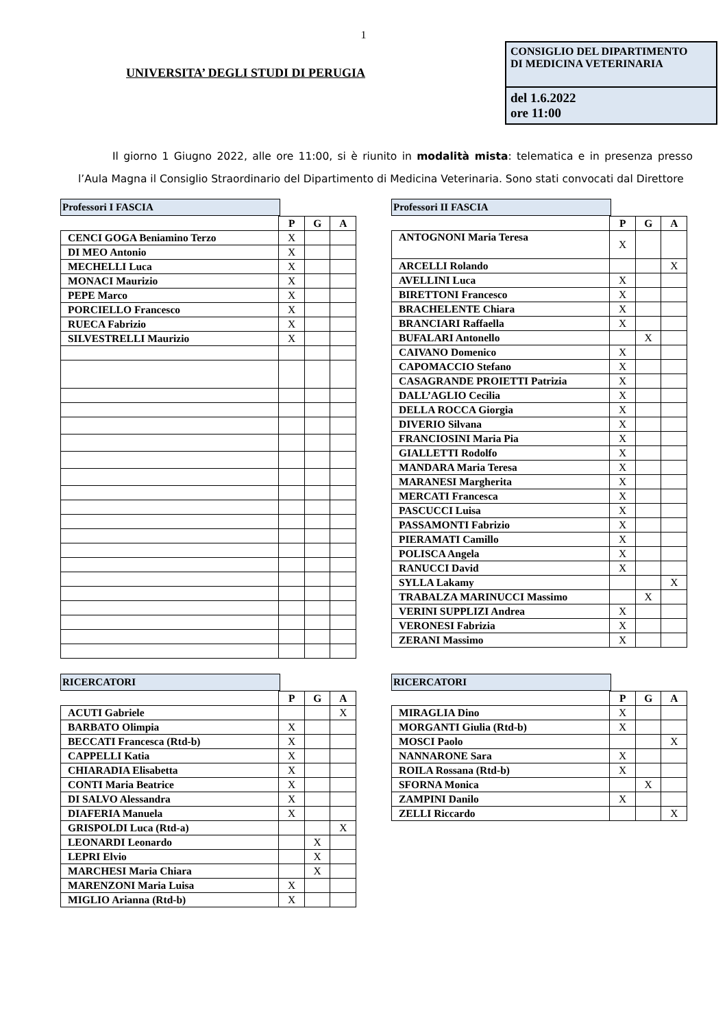1
UNIVERSITA’ DEGLI STUDI DI PERUGIA
CONSIGLIO DEL DIPARTIMENTO
DI MEDICINA VETERINARIA
del 1.6.2022
ore 11:00
Il giorno 1 Giugno 2022, alle ore 11:00, si è riunito in modalità mista: telematica e in presenza presso l’Aula Magna il Consiglio Straordinario del Dipartimento di Medicina Veterinaria. Sono stati convocati dal Direttore
Professori I FASCIA
| | P | G | A |
| --- | --- | --- | --- |
| CENCI GOGA Beniamino Terzo | X | | |
| DI MEO Antonio | X | | |
| MECHELLI Luca | X | | |
| MONACI Maurizio | X | | |
| PEPE Marco | X | | |
| PORCIELLO Francesco | X | | |
| RUECA Fabrizio | X | | |
| SILVESTRELLI Maurizio | X | | |
Professori II FASCIA
| | P | G | A |
| --- | --- | --- | --- |
| ANTOGNONI Maria Teresa | X | | |
| ARCELLI Rolando | | | X |
| AVELLINI Luca | X | | |
| BIRETTONI Francesco | X | | |
| BRACHELENTE Chiara | X | | |
| BRANCIARI Raffaella | X | | |
| BUFALARI Antonello | | X | |
| CAIVANO Domenico | X | | |
| CAPOMACCIO Stefano | X | | |
| CASAGRANDE PROIETTI Patrizia | X | | |
| DALL’AGLIO Cecilia | X | | |
| DELLA ROCCA Giorgia | X | | |
| DIVERIO Silvana | X | | |
| FRANCIOSINI Maria Pia | X | | |
| GIALLETTI Rodolfo | X | | |
| MANDARA Maria Teresa | X | | |
| MARANESI Margherita | X | | |
| MERCATI Francesca | X | | |
| PASCUCCI Luisa | X | | |
| PASSAMONTI Fabrizio | X | | |
| PIERAMATI Camillo | X | | |
| POLISCA Angela | X | | |
| RANUCCI David | X | | |
| SYLLA Lakamy | | | X |
| TRABALZA MARINUCCI Massimo | | X | |
| VERINI SUPPLIZI Andrea | X | | |
| VERONESI Fabrizia | X | | |
| ZERANI Massimo | X | | |
RICERCATORI
| | P | G | A |
| --- | --- | --- | --- |
| ACUTI Gabriele | | | X |
| BARBATO Olimpia | X | | |
| BECCATI Francesca (Rtd-b) | X | | |
| CAPPELLI Katia | X | | |
| CHIARADIA Elisabetta | X | | |
| CONTI Maria Beatrice | X | | |
| DI SALVO Alessandra | X | | |
| DIAFERIA Manuela | X | | |
| GRISPOLDI Luca (Rtd-a) | | | X |
| LEONARDI Leonardo | | X | |
| LEPRI Elvio | | X | |
| MARCHESI Maria Chiara | | X | |
| MARENZONI Maria Luisa | X | | |
| MIGLIO Arianna (Rtd-b) | X | | |
RICERCATORI
| | P | G | A |
| --- | --- | --- | --- |
| MIRAGLIA Dino | X | | |
| MORGANTI Giulia (Rtd-b) | X | | |
| MOSCI Paolo | | | X |
| NANNARONE Sara | X | | |
| ROILA Rossana (Rtd-b) | X | | |
| SFORNA Monica | | X | |
| ZAMPINI Danilo | X | | |
| ZELLI Riccardo | | | X |